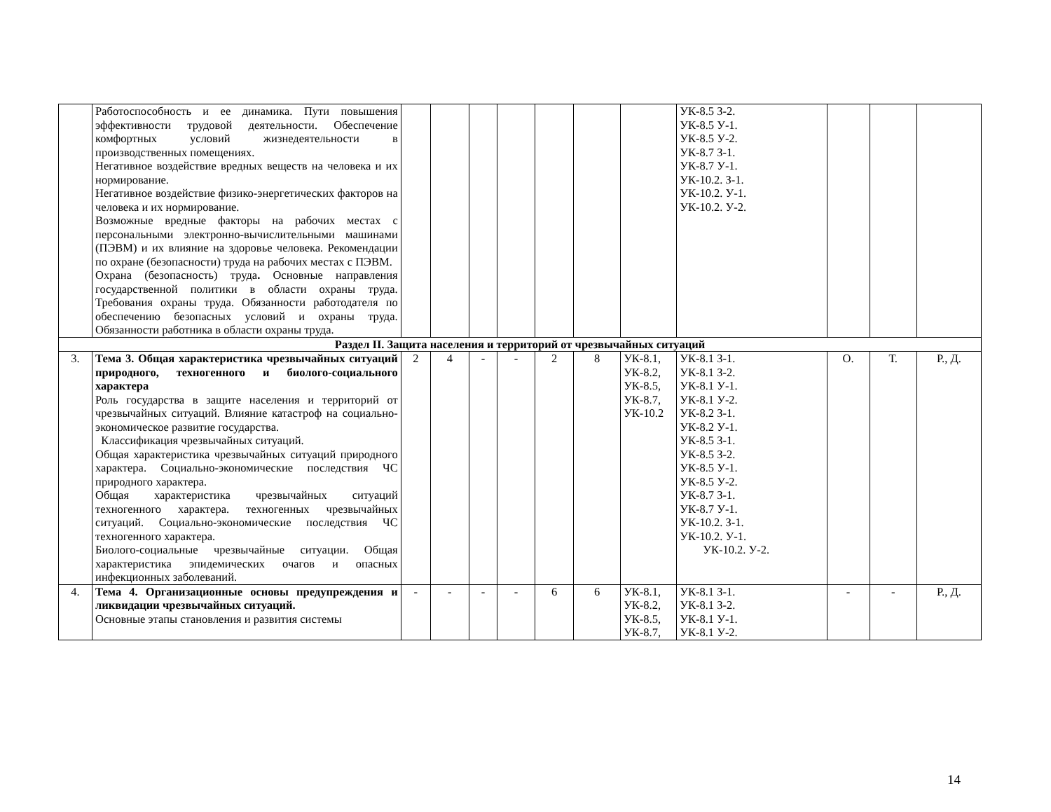| | Работоспособность и ее динамика. Пути повышения эффективности трудовой деятельности. Обеспечение комфортных условий жизнедеятельности в производственных помещениях. Негативное воздействие вредных веществ на человека и их нормирование. Негативное воздействие физико-энергетических факторов на человека и их нормирование. Возможные вредные факторы на рабочих местах с персональными электронно-вычислительными машинами (ПЭВМ) и их влияние на здоровье человека. Рекомендации по охране (безопасности) труда на рабочих местах с ПЭВМ. Охрана (безопасность) труда . Основные направления государственной политики в области охраны труда. Требования охраны труда. Обязанности работодателя по обеспечению безопасных условий и охраны труда. Обязанности работника в области охраны труда. | | | | | | | | УК-8.5 З-2. УК-8.5 У-1. УК-8.5 У-2. УК-8.7 З-1. УК-8.7 У-1. УК-10.2. З-1. УК-10.2. У-1. УК-10.2. У-2. | | | |
| Раздел II. Защита населения и территорий от чрезвычайных ситуаций | | | | | | | | | | | | |
| 3. | Тема 3. Общая характеристика чрезвычайных ситуаций природного, техногенного и биолого-социального характера Роль государства в защите населения и территорий от чрезвычайных ситуаций. Влияние катастроф на социально-экономическое развитие государства. Классификация чрезвычайных ситуаций. Общая характеристика чрезвычайных ситуаций природного характера. Социально-экономические последствия ЧС природного характера. Общая характеристика чрезвычайных ситуаций техногенного характера. техногенных чрезвычайных ситуаций. Социально-экономические последствия ЧС техногенного характера. Биолого-социальные чрезвычайные ситуации. Общая характеристика эпидемических очагов и опасных инфекционных заболеваний. | 2 | 4 | - | - | 2 | 8 | УК-8.1, УК-8.2, УК-8.5, УК-8.7, УК-10.2 | УК-8.1 З-1. УК-8.1 З-2. УК-8.1 У-1. УК-8.1 У-2. УК-8.2 З-1. УК-8.2 У-1. УК-8.5 З-1. УК-8.5 З-2. УК-8.5 У-1. УК-8.5 У-2. УК-8.7 З-1. УК-8.7 У-1. УК-10.2. З-1. УК-10.2. У-1. УК-10.2. У-2. | О. | Т. | Р., Д. |
| 4. | Тема 4. Организационные основы предупреждения и ликвидации чрезвычайных ситуаций. Основные этапы становления и развития системы | - | - | - | - | 6 | 6 | УК-8.1, УК-8.2, УК-8.5, УК-8.7, | УК-8.1 З-1. УК-8.1 З-2. УК-8.1 У-1. УК-8.1 У-2. | - | - | Р., Д. |
14